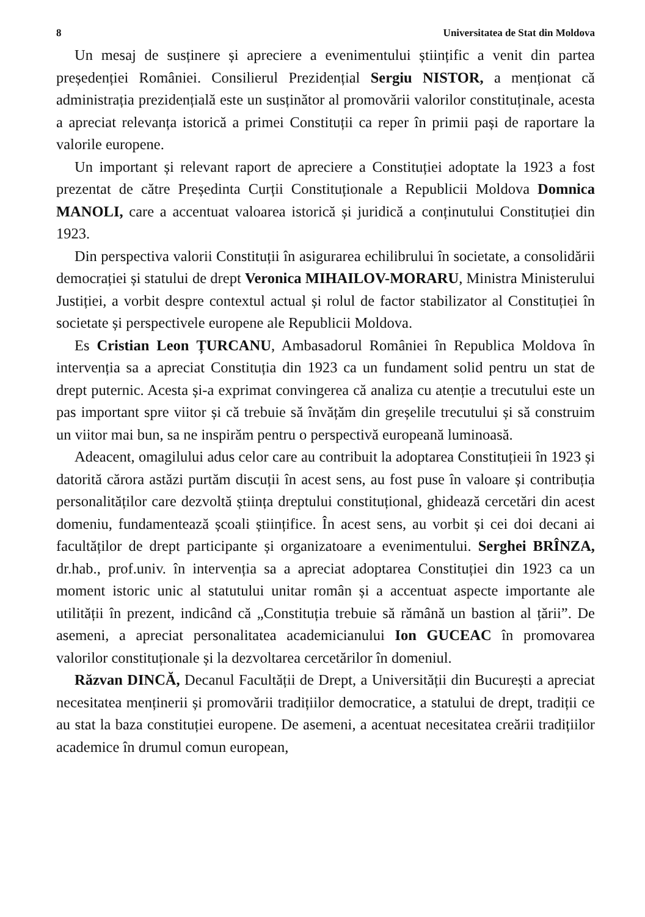8 Universitatea de Stat din Moldova
Un mesaj de susținere și apreciere a evenimentului științific a venit din partea președenției României. Consilierul Prezidențial Sergiu NISTOR, a menționat că administrația prezidențială este un susținător al promovării valorilor constituținale, acesta a apreciat relevanța istorică a primei Constituții ca reper în primii pași de raportare la valorile europene.
Un important și relevant raport de apreciere a Constituției adoptate la 1923 a fost prezentat de către Președinta Curții Constituționale a Republicii Moldova Domnica MANOLI, care a accentuat valoarea istorică și juridică a conținutului Constituției din 1923.
Din perspectiva valorii Constituții în asigurarea echilibrului în societate, a consolidării democrației și statului de drept Veronica MIHAILOV-MORARU, Ministra Ministerului Justiției, a vorbit despre contextul actual și rolul de factor stabilizator al Constituției în societate și perspectivele europene ale Republicii Moldova.
Es Cristian Leon ȚURCANU, Ambasadorul României în Republica Moldova în intervenția sa a apreciat Constituția din 1923 ca un fundament solid pentru un stat de drept puternic. Acesta și-a exprimat convingerea că analiza cu atenție a trecutului este un pas important spre viitor și că trebuie să învățăm din greșelile trecutului și să construim un viitor mai bun, sa ne inspirăm pentru o perspectivă europeană luminoasă.
Adeacent, omagilului adus celor care au contribuit la adoptarea Constituțieii în 1923 și datorită cărora astăzi purtăm discuții în acest sens, au fost puse în valoare și contribuția personalităților care dezvoltă știința dreptului constituțional, ghidează cercetări din acest domeniu, fundamentează școali științifice. În acest sens, au vorbit și cei doi decani ai facultăților de drept participante și organizatoare a evenimentului. Serghei BRÎNZA, dr.hab., prof.univ. în intervenția sa a apreciat adoptarea Constituției din 1923 ca un moment istoric unic al statutului unitar român și a accentuat aspecte importante ale utilității în prezent, indicând că „Constituția trebuie să rămână un bastion al țării”. De asemeni, a apreciat personalitatea academicianului Ion GUCEAC în promovarea valorilor constituționale și la dezvoltarea cercetărilor în domeniul.
Răzvan DINCĂ, Decanul Facultății de Drept, a Universității din București a apreciat necesitatea menținerii și promovării tradițiilor democratice, a statului de drept, tradiții ce au stat la baza constituției europene. De asemeni, a acentuat necesitatea creării tradițiilor academice în drumul comun european,